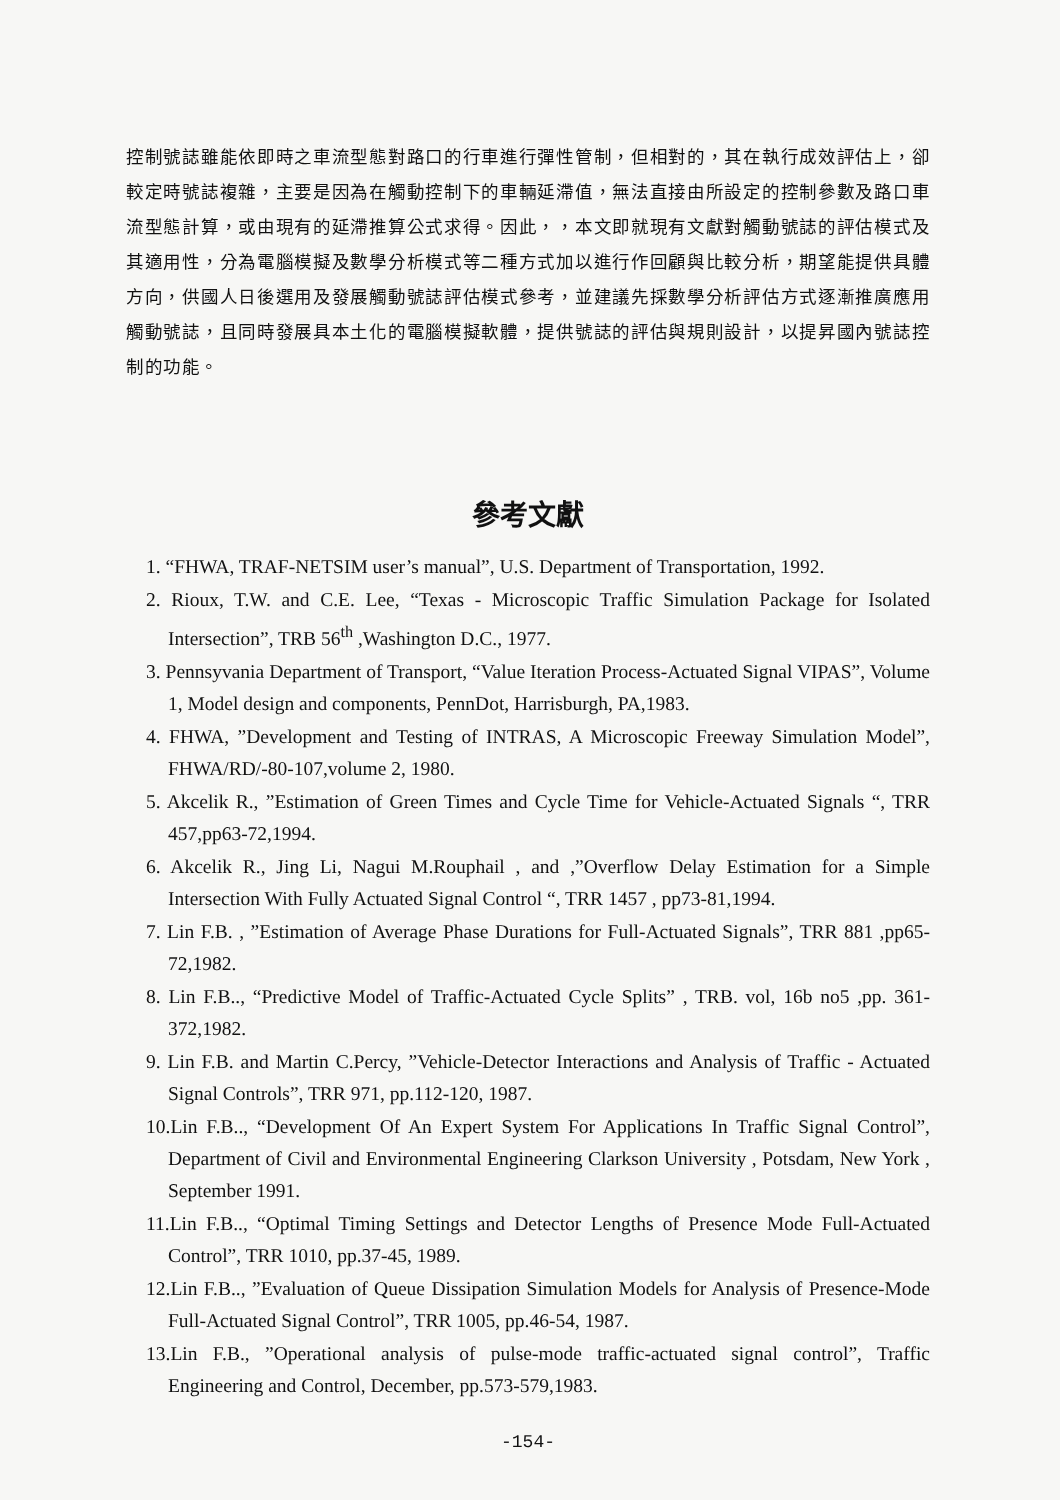控制號誌雖能依即時之車流型態對路口的行車進行彈性管制，但相對的，其在執行成效評估上，卻較定時號誌複雜，主要是因為在觸動控制下的車輛延滯值，無法直接由所設定的控制參數及路口車流型態計算，或由現有的延滯推算公式求得。因此，，本文即就現有文獻對觸動號誌的評估模式及其適用性，分為電腦模擬及數學分析模式等二種方式加以進行作回顧與比較分析，期望能提供具體方向，供國人日後選用及發展觸動號誌評估模式參考，並建議先採數學分析評估方式逐漸推廣應用觸動號誌，且同時發展具本土化的電腦模擬軟體，提供號誌的評估與規則設計，以提昇國內號誌控制的功能。
參考文獻
1. “FHWA, TRAF-NETSIM user’s manual”, U.S. Department of Transportation, 1992.
2. Rioux, T.W. and C.E. Lee, “Texas - Microscopic Traffic Simulation Package for Isolated Intersection”, TRB 56<sup>th</sup> ,Washington D.C., 1977.
3. Pennsyvania Department of Transport, “Value Iteration Process-Actuated Signal VIPAS”, Volume 1, Model design and components, PennDot, Harrisburgh, PA,1983.
4. FHWA, ”Development and Testing of INTRAS, A Microscopic Freeway Simulation Model”, FHWA/RD/-80-107,volume 2, 1980.
5. Akcelik R., ”Estimation of Green Times and Cycle Time for Vehicle-Actuated Signals “, TRR 457,pp63-72,1994.
6. Akcelik R., Jing Li, Nagui M.Rouphail , and ,”Overflow Delay Estimation for a Simple Intersection With Fully Actuated Signal Control “, TRR 1457 , pp73-81,1994.
7. Lin F.B. , ”Estimation of Average Phase Durations for Full-Actuated Signals”, TRR 881 ,pp65-72,1982.
8. Lin F.B.., “Predictive Model of Traffic-Actuated Cycle Splits” , TRB. vol, 16b no5 ,pp. 361-372,1982.
9. Lin F.B. and Martin C.Percy, ”Vehicle-Detector Interactions and Analysis of Traffic - Actuated Signal Controls”, TRR 971, pp.112-120, 1987.
10.Lin F.B.., “Development Of An Expert System For Applications In Traffic Signal Control”, Department of Civil and Environmental Engineering Clarkson University , Potsdam, New York , September 1991.
11.Lin F.B.., “Optimal Timing Settings and Detector Lengths of Presence Mode Full-Actuated Control”, TRR 1010, pp.37-45, 1989.
12.Lin F.B.., ”Evaluation of Queue Dissipation Simulation Models for Analysis of Presence-Mode Full-Actuated Signal Control”, TRR 1005, pp.46-54, 1987.
13.Lin F.B., ”Operational analysis of pulse-mode traffic-actuated signal control”, Traffic Engineering and Control, December, pp.573-579,1983.
-154-